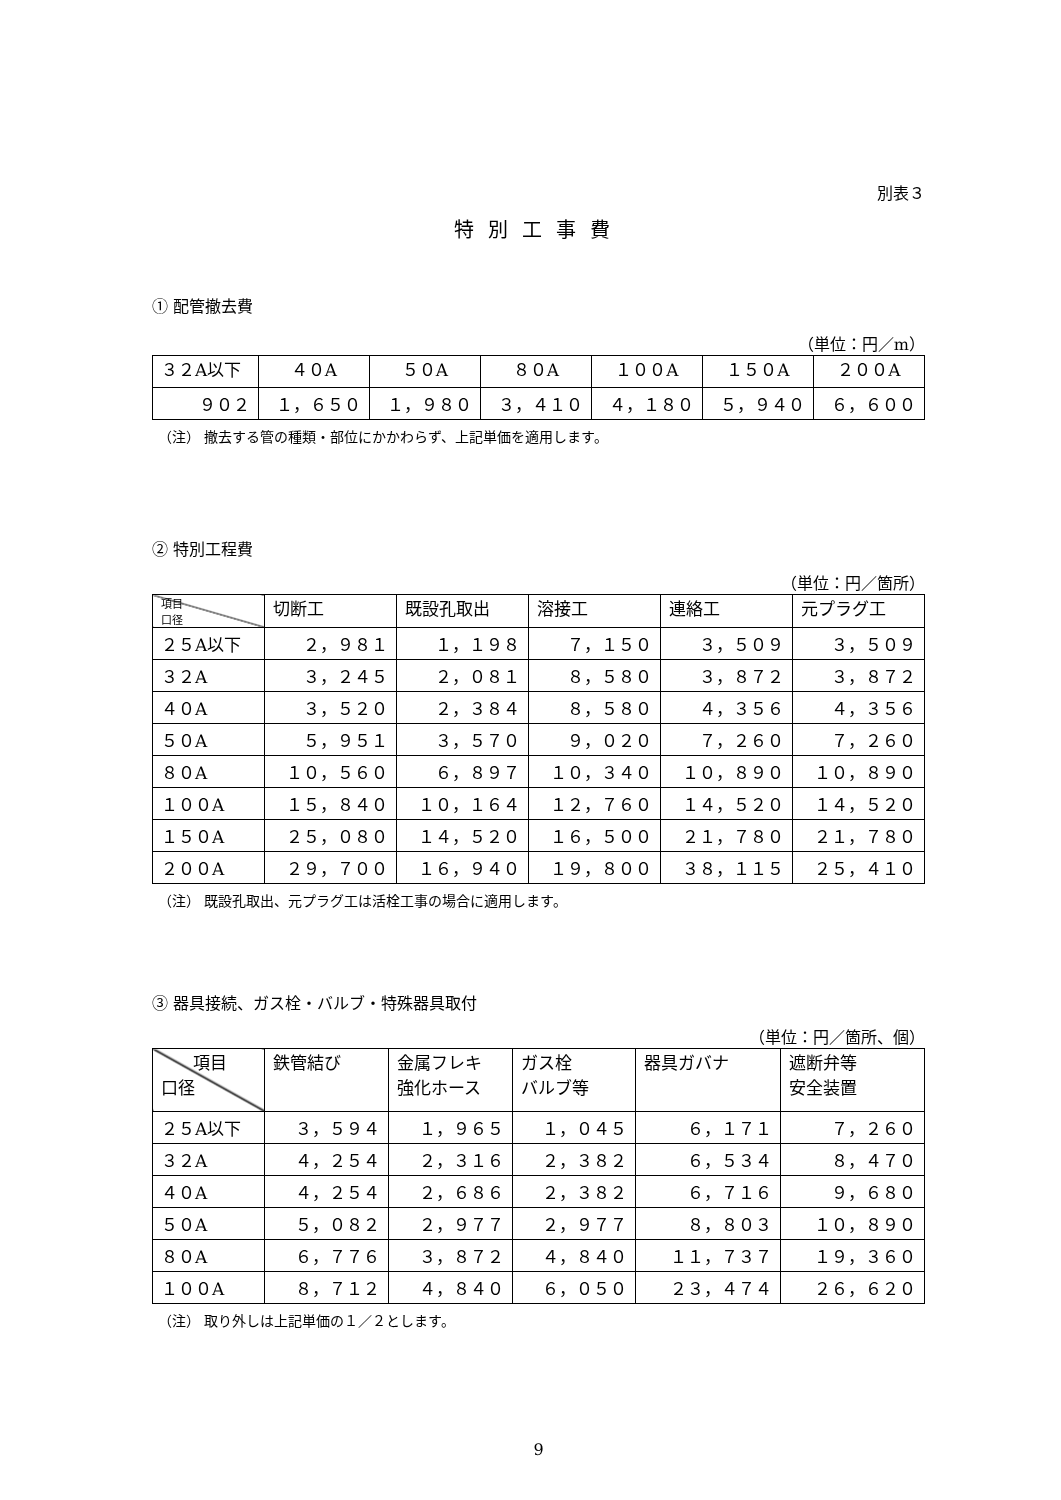別表３
特別工事費
① 配管撤去費
（単位：円／m）
| ３２A以下 | ４０A | ５０A | ８０A | １００A | １５０A | ２００A |
| --- | --- | --- | --- | --- | --- | --- |
| ９０２ | １，６５０ | １，９８０ | ３，４１０ | ４，１８０ | ５，９４０ | ６，６００ |
（注） 撤去する管の種類・部位にかかわらず、上記単価を適用します。
② 特別工程費
（単位：円／箇所）
| 項目 口径 | 切断工 | 既設孔取出 | 溶接工 | 連絡工 | 元プラグ工 |
| --- | --- | --- | --- | --- | --- |
| ２５A以下 | ２，９８１ | １，１９８ | ７，１５０ | ３，５０９ | ３，５０９ |
| ３２A | ３，２４５ | ２，０８１ | ８，５８０ | ３，８７２ | ３，８７２ |
| ４０A | ３，５２０ | ２，３８４ | ８，５８０ | ４，３５６ | ４，３５６ |
| ５０A | ５，９５１ | ３，５７０ | ９，０２０ | ７，２６０ | ７，２６０ |
| ８０A | １０，５６０ | ６，８９７ | １０，３４０ | １０，８９０ | １０，８９０ |
| １００A | １５，８４０ | １０，１６４ | １２，７６０ | １４，５２０ | １４，５２０ |
| １５０A | ２５，０８０ | １４，５２０ | １６，５００ | ２１，７８０ | ２１，７８０ |
| ２００A | ２９，７００ | １６，９４０ | １９，８００ | ３８，１１５ | ２５，４１０ |
（注） 既設孔取出、元プラグ工は活栓工事の場合に適用します。
③ 器具接続、ガス栓・バルブ・特殊器具取付
（単位：円／箇所、個）
| 項目 口径 | 鉄管結び | 金属フレキ 強化ホース | ガス栓 バルブ等 | 器具ガバナ | 遮断弁等 安全装置 |
| --- | --- | --- | --- | --- | --- |
| ２５A以下 | ３，５９４ | １，９６５ | １，０４５ | ６，１７１ | ７，２６０ |
| ３２A | ４，２５４ | ２，３１６ | ２，３８２ | ６，５３４ | ８，４７０ |
| ４０A | ４，２５４ | ２，６８６ | ２，３８２ | ６，７１６ | ９，６８０ |
| ５０A | ５，０８２ | ２，９７７ | ２，９７７ | ８，８０３ | １０，８９０ |
| ８０A | ６，７７６ | ３，８７２ | ４，８４０ | １１，７３７ | １９，３６０ |
| １００A | ８，７１２ | ４，８４０ | ６，０５０ | ２３，４７４ | ２６，６２０ |
（注） 取り外しは上記単価の１／２とします。
9